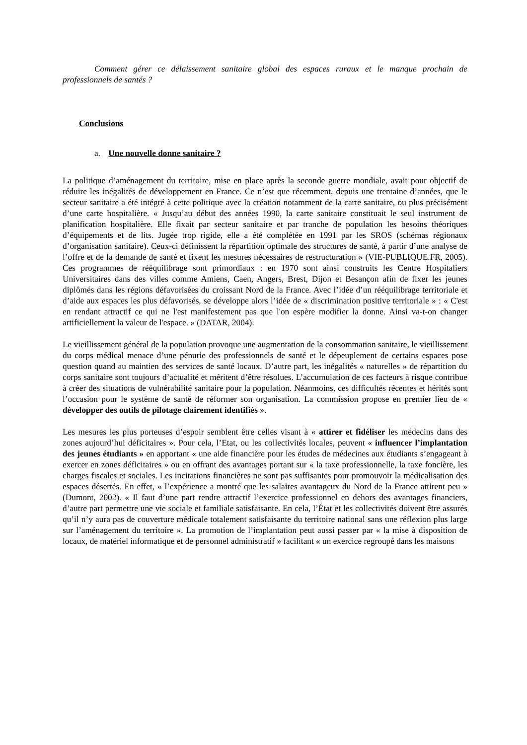Comment gérer ce délaissement sanitaire global des espaces ruraux et le manque prochain de professionnels de santés ?
Conclusions
a. Une nouvelle donne sanitaire ?
La politique d’aménagement du territoire, mise en place après la seconde guerre mondiale, avait pour objectif de réduire les inégalités de développement en France. Ce n’est que récemment, depuis une trentaine d’années, que le secteur sanitaire a été intégré à cette politique avec la création notamment de la carte sanitaire, ou plus précisément d’une carte hospitalière. « Jusqu’au début des années 1990, la carte sanitaire constituait le seul instrument de planification hospitalière. Elle fixait par secteur sanitaire et par tranche de population les besoins théoriques d’équipements et de lits. Jugée trop rigide, elle a été complétée en 1991 par les SROS (schémas régionaux d’organisation sanitaire). Ceux-ci définissent la répartition optimale des structures de santé, à partir d’une analyse de l’offre et de la demande de santé et fixent les mesures nécessaires de restructuration » (VIE-PUBLIQUE.FR, 2005). Ces programmes de rééquilibrage sont primordiaux : en 1970 sont ainsi construits les Centre Hospitaliers Universitaires dans des villes comme Amiens, Caen, Angers, Brest, Dijon et Besançon afin de fixer les jeunes diplômés dans les régions défavorisées du croissant Nord de la France. Avec l’idée d’un rééquilibrage territoriale et d’aide aux espaces les plus défavorisés, se développe alors l’idée de « discrimination positive territoriale » : « C'est en rendant attractif ce qui ne l'est manifestement pas que l'on espère modifier la donne. Ainsi va-t-on changer artificiellement la valeur de l'espace. » (DATAR, 2004).
Le vieillissement général de la population provoque une augmentation de la consommation sanitaire, le vieillissement du corps médical menace d’une pénurie des professionnels de santé et le dépeuplement de certains espaces pose question quand au maintien des services de santé locaux. D’autre part, les inégalités « naturelles » de répartition du corps sanitaire sont toujours d’actualité et méritent d’être résolues. L’accumulation de ces facteurs à risque contribue à créer des situations de vulnérabilité sanitaire pour la population. Néanmoins, ces difficultés récentes et hérités sont l’occasion pour le système de santé de réformer son organisation. La commission propose en premier lieu de « développer des outils de pilotage clairement identifiés ».
Les mesures les plus porteuses d’espoir semblent être celles visant à « attirer et fidéliser les médecins dans des zones aujourd’hui déficitaires ». Pour cela, l’Etat, ou les collectivités locales, peuvent « influencer l’implantation des jeunes étudiants » en apportant « une aide financière pour les études de médecines aux étudiants s’engageant à exercer en zones déficitaires » ou en offrant des avantages portant sur « la taxe professionnelle, la taxe foncière, les charges fiscales et sociales. Les incitations financières ne sont pas suffisantes pour promouvoir la médicalisation des espaces désertés. En effet, « l’expérience a montré que les salaires avantageux du Nord de la France attirent peu » (Dumont, 2002). « Il faut d’une part rendre attractif l’exercice professionnel en dehors des avantages financiers, d’autre part permettre une vie sociale et familiale satisfaisante. En cela, l’État et les collectivités doivent être assurés qu’il n’y aura pas de couverture médicale totalement satisfaisante du territoire national sans une réflexion plus large sur l’aménagement du territoire ». La promotion de l’implantation peut aussi passer par « la mise à disposition de locaux, de matériel informatique et de personnel administratif » facilitant « un exercice regroupé dans les maisons